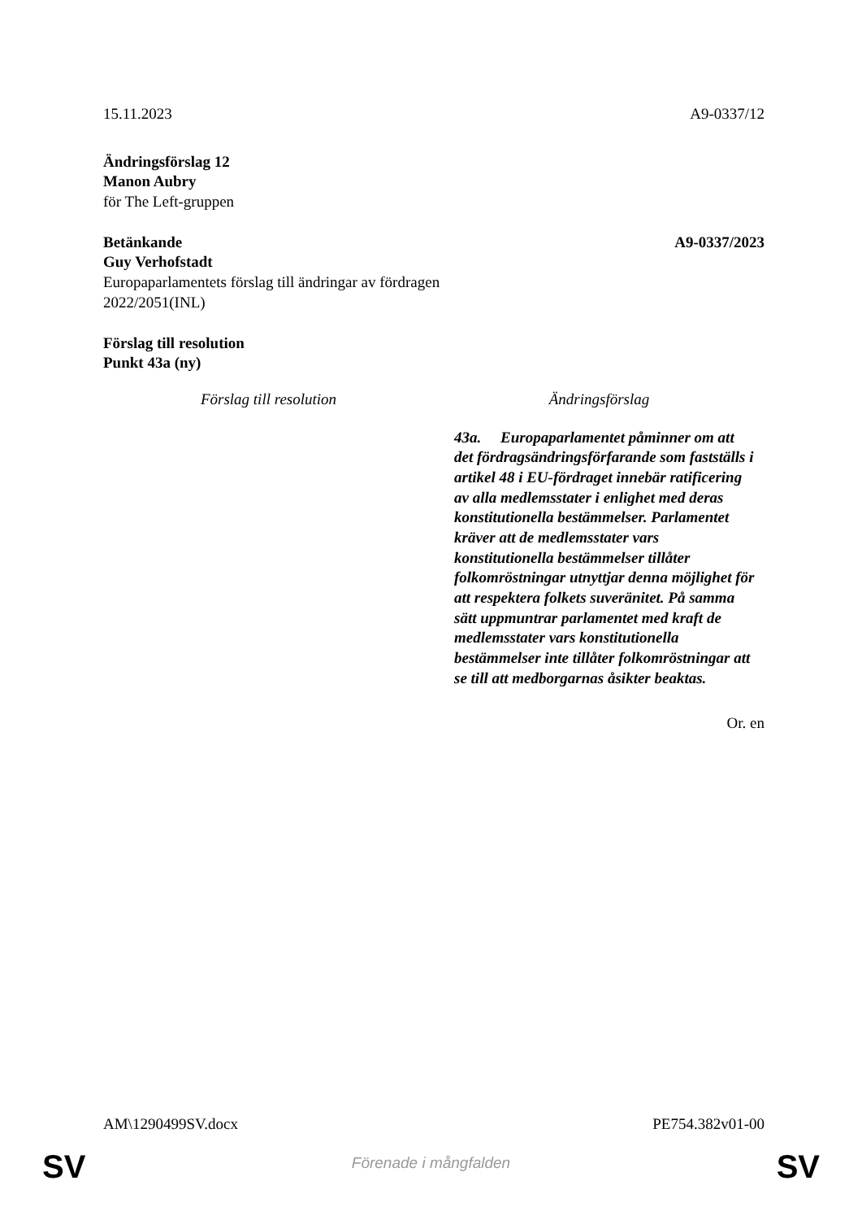15.11.2023 A9-0337/12
Ändringsförslag 12
Manon Aubry
för The Left-gruppen
Betänkande A9-0337/2023
Guy Verhofstadt
Europaparlamentets förslag till ändringar av fördragen
2022/2051(INL)
Förslag till resolution
Punkt 43a (ny)
| Förslag till resolution | Ändringsförslag |
| --- | --- |
| | 43a. Europaparlamentet påminner om att det fördragsändringsförfarande som fastställs i artikel 48 i EU-fördraget innebär ratificering av alla medlemsstater i enlighet med deras konstitutionella bestämmelser. Parlamentet kräver att de medlemsstater vars konstitutionella bestämmelser tillåter folkomröstningar utnyttjar denna möjlighet för att respektera folkets suveränitet. På samma sätt uppmuntrar parlamentet med kraft de medlemsstater vars konstitutionella bestämmelser inte tillåter folkomröstningar att se till att medborgarnas åsikter beaktas. |
Or. en
AM\1290499SV.docx PE754.382v01-00
SV
Förenade i mångfalden SV